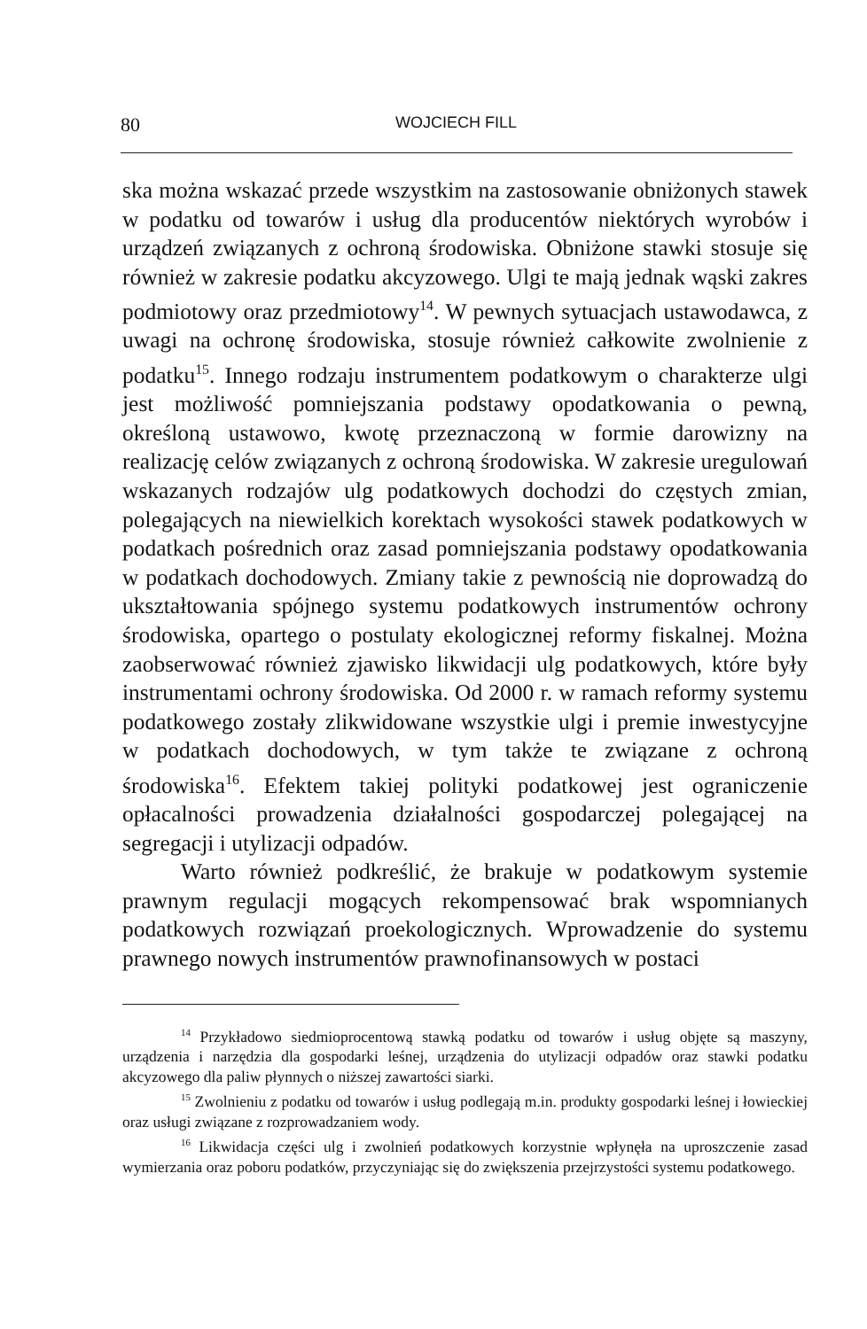80 WOJCIECH FILL
ska można wskazać przede wszystkim na zastosowanie obniżonych stawek w podatku od towarów i usług dla producentów niektórych wyrobów i urządzeń związanych z ochroną środowiska. Obniżone stawki stosuje się również w zakresie podatku akcyzowego. Ulgi te mają jednak wąski zakres podmiotowy oraz przedmiotowy<sup>14</sup>. W pewnych sytuacjach ustawodawca, z uwagi na ochronę środowiska, stosuje również całkowite zwolnienie z podatku<sup>15</sup>. Innego rodzaju instrumentem podatkowym o charakterze ulgi jest możliwość pomniejszania podstawy opodatkowania o pewną, określoną ustawowo, kwotę przeznaczoną w formie darowizny na realizację celów związanych z ochroną środowiska. W zakresie uregulowań wskazanych rodzajów ulg podatkowych dochodzi do częstych zmian, polegających na niewielkich korektach wysokości stawek podatkowych w podatkach pośrednich oraz zasad pomniejszania podstawy opodatkowania w podatkach dochodowych. Zmiany takie z pewnością nie doprowadzą do ukształtowania spójnego systemu podatkowych instrumentów ochrony środowiska, opartego o postulaty ekologicznej reformy fiskalnej. Można zaobserwować również zjawisko likwidacji ulg podatkowych, które były instrumentami ochrony środowiska. Od 2000 r. w ramach reformy systemu podatkowego zostały zlikwidowane wszystkie ulgi i premie inwestycyjne w podatkach dochodowych, w tym także te związane z ochroną środowiska<sup>16</sup>. Efektem takiej polityki podatkowej jest ograniczenie opłacalności prowadzenia działalności gospodarczej polegającej na segregacji i utylizacji odpadów.
Warto również podkreślić, że brakuje w podatkowym systemie prawnym regulacji mogących rekompensować brak wspomnianych podatkowych rozwiązań proekologicznych. Wprowadzenie do systemu prawnego nowych instrumentów prawnofinansowych w postaci
<sup>14</sup> Przykładowo siedmioprocentową stawką podatku od towarów i usług objęte są maszyny, urządzenia i narzędzia dla gospodarki leśnej, urządzenia do utylizacji odpadów oraz stawki podatku akcyzowego dla paliw płynnych o niższej zawartości siarki.
<sup>15</sup> Zwolnieniu z podatku od towarów i usług podlegają m.in. produkty gospodarki leśnej i łowieckiej oraz usługi związane z rozprowadzaniem wody.
<sup>16</sup> Likwidacja części ulg i zwolnień podatkowych korzystnie wpłynęła na uproszczenie zasad wymierzania oraz poboru podatków, przyczyniając się do zwiększenia przejrzystości systemu podatkowego.